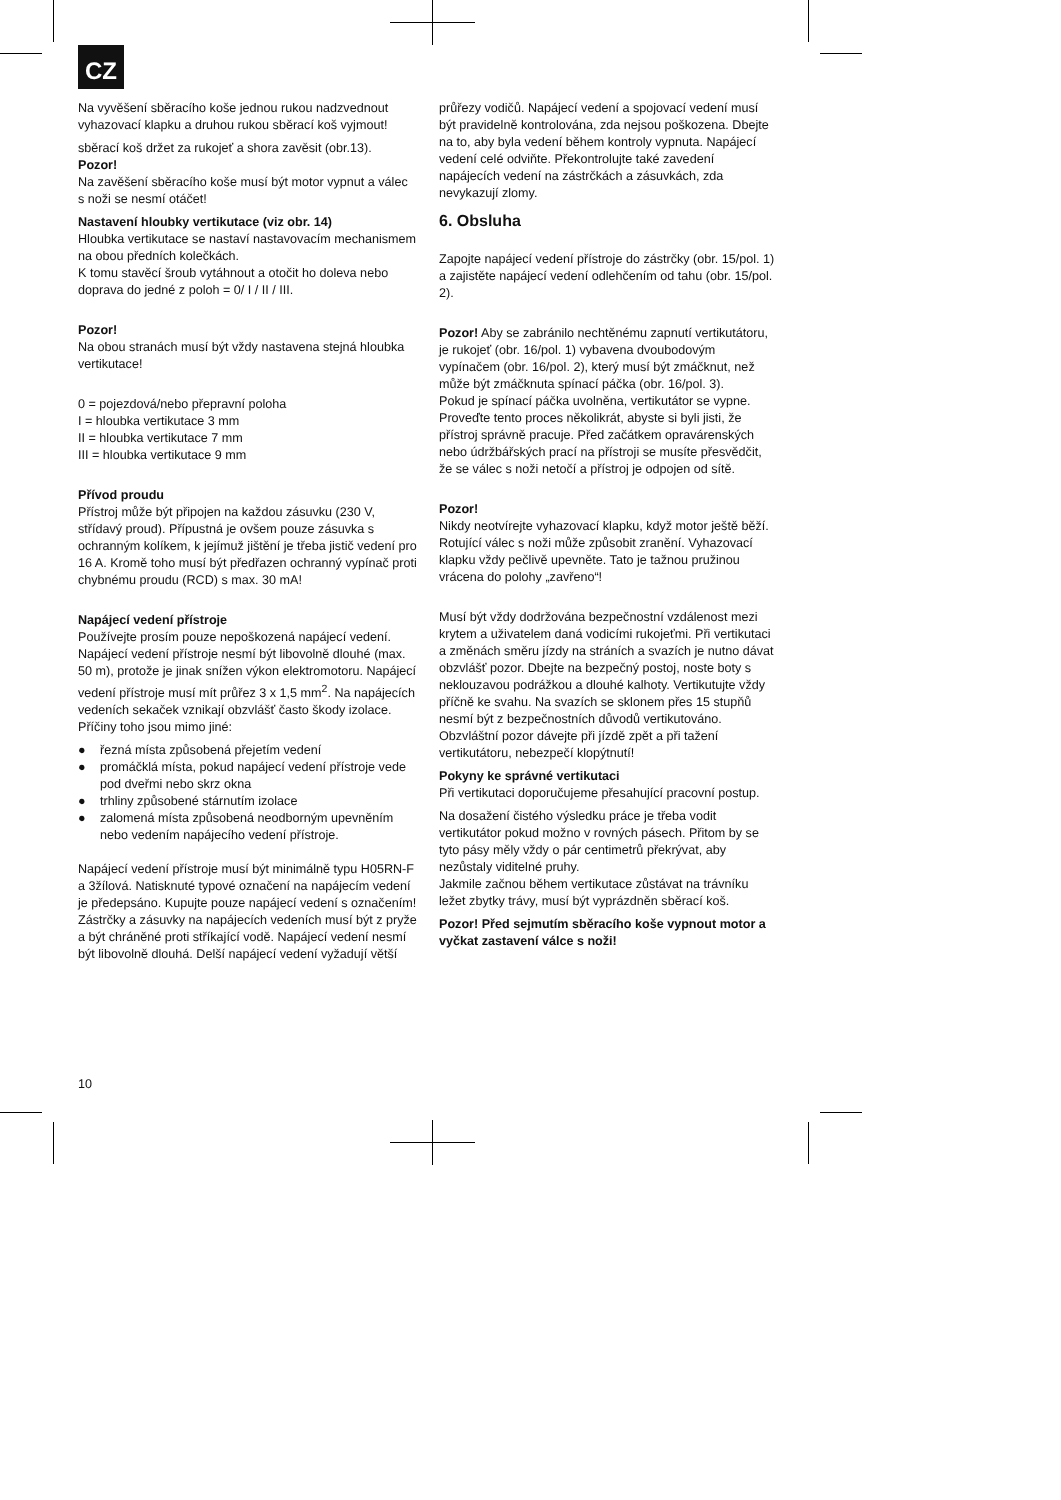CZ
Na vyvěšení sběracího koše jednou rukou nadzvednout vyhazovací klapku a druhou rukou sběrací koš vyjmout!
sběrací koš držet za rukojeť a shora zavěsit (obr.13).
Pozor!
Na zavěšení sběracího koše musí být motor vypnut a válec s noži se nesmí otáčet!
Nastavení hloubky vertikutace (viz obr. 14)
Hloubka vertikutace se nastaví nastavovacím mechanismem na obou předních kolečkách.
K tomu stavěcí šroub vytáhnout a otočit ho doleva nebo doprava do jedné z poloh = 0/ I / II / III.
Pozor!
Na obou stranách musí být vždy nastavena stejná hloubka vertikutace!
0 = pojezdová/nebo přepravní poloha
I = hloubka vertikutace 3 mm
II = hloubka vertikutace 7 mm
III = hloubka vertikutace 9 mm
Přívod proudu
Přístroj může být připojen na každou zásuvku (230 V, střídavý proud). Přípustná je ovšem pouze zásuvka s ochranným kolíkem, k jejímuž jištění je třeba jistič vedení pro 16 A. Kromě toho musí být předřazen ochranný vypínač proti chybnému proudu (RCD) s max. 30 mA!
Napájecí vedení přístroje
Používejte prosím pouze nepoškozená napájecí vedení.
Napájecí vedení přístroje nesmí být libovolně dlouhé (max. 50 m), protože je jinak snížen výkon elektromotoru. Napájecí vedení přístroje musí mít průřez 3 x 1,5 mm<sup>2</sup>. Na napájecích vedeních sekaček vznikají obzvlášť často škody izolace.
Příčiny toho jsou mimo jiné:
● řezná místa způsobená přejetím vedení
● promáčklá místa, pokud napájecí vedení přístroje vede pod dveřmi nebo skrz okna
● trhliny způsobené stárnutím izolace
● zalomená místa způsobená neodborným upevněním nebo vedením napájecího vedení přístroje.
Napájecí vedení přístroje musí být minimálně typu H05RN-F a 3žílová. Natisknuté typové označení na napájecím vedení je předepsáno. Kupujte pouze napájecí vedení s označením! Zástrčky a zásuvky na napájecích vedeních musí být z pryže a být chráněné proti stříkající vodě. Napájecí vedení nesmí být libovolně dlouhá. Delší napájecí vedení vyžadují větší
průřezy vodičů. Napájecí vedení a spojovací vedení musí být pravidelně kontrolována, zda nejsou poškozena. Dbejte na to, aby byla vedení během kontroly vypnuta. Napájecí vedení celé odviňte. Překontrolujte také zavedení napájecích vedení na zástrčkách a zásuvkách, zda nevykazují zlomy.
6. Obsluha
Zapojte napájecí vedení přístroje do zástrčky (obr. 15/pol. 1) a zajistěte napájecí vedení odlehčením od tahu (obr. 15/pol. 2).
Pozor! Aby se zabránilo nechtěnému zapnutí vertikutátoru, je rukojeť (obr. 16/pol. 1) vybavena dvoubodovým vypínačem (obr. 16/pol. 2), který musí být zmáčknut, než může být zmáčknuta spínací páčka (obr. 16/pol. 3).
Pokud je spínací páčka uvolněna, vertikutátor se vypne. Proveďte tento proces několikrát, abyste si byli jisti, že přístroj správně pracuje. Před začátkem opravárenských nebo údržbářských prací na přístroji se musíte přesvědčit, že se válec s noži netočí a přístroj je odpojen od sítě.
Pozor!
Nikdy neotvírejte vyhazovací klapku, když motor ještě běží. Rotující válec s noži může způsobit zranění. Vyhazovací klapku vždy pečlivě upevněte. Tato je tažnou pružinou vrácena do polohy „zavřeno“!
Musí být vždy dodržována bezpečnostní vzdálenost mezi krytem a uživatelem daná vodicími rukojeťmi. Při vertikutaci a změnách směru jízdy na stráních a svazích je nutno dávat obzvlášť pozor. Dbejte na bezpečný postoj, noste boty s neklouzavou podrážkou a dlouhé kalhoty. Vertikutujte vždy příčně ke svahu. Na svazích se sklonem přes 15 stupňů nesmí být z bezpečnostních důvodů vertikutováno. Obzvláštní pozor dávejte při jízdě zpět a při tažení vertikutátoru, nebezpečí klopýtnutí!
Pokyny ke správné vertikutaci
Při vertikutaci doporučujeme přesahující pracovní postup.
Na dosažení čistého výsledku práce je třeba vodit vertikutátor pokud možno v rovných pásech. Přitom by se tyto pásy měly vždy o pár centimetrů překrývat, aby nezůstaly viditelné pruhy.
Jakmile začnou během vertikutace zůstávat na trávníku ležet zbytky trávy, musí být vyprázdněn sběrací koš.
Pozor! Před sejmutím sběracího koše vypnout motor a vyčkat zastavení válce s noži!
10